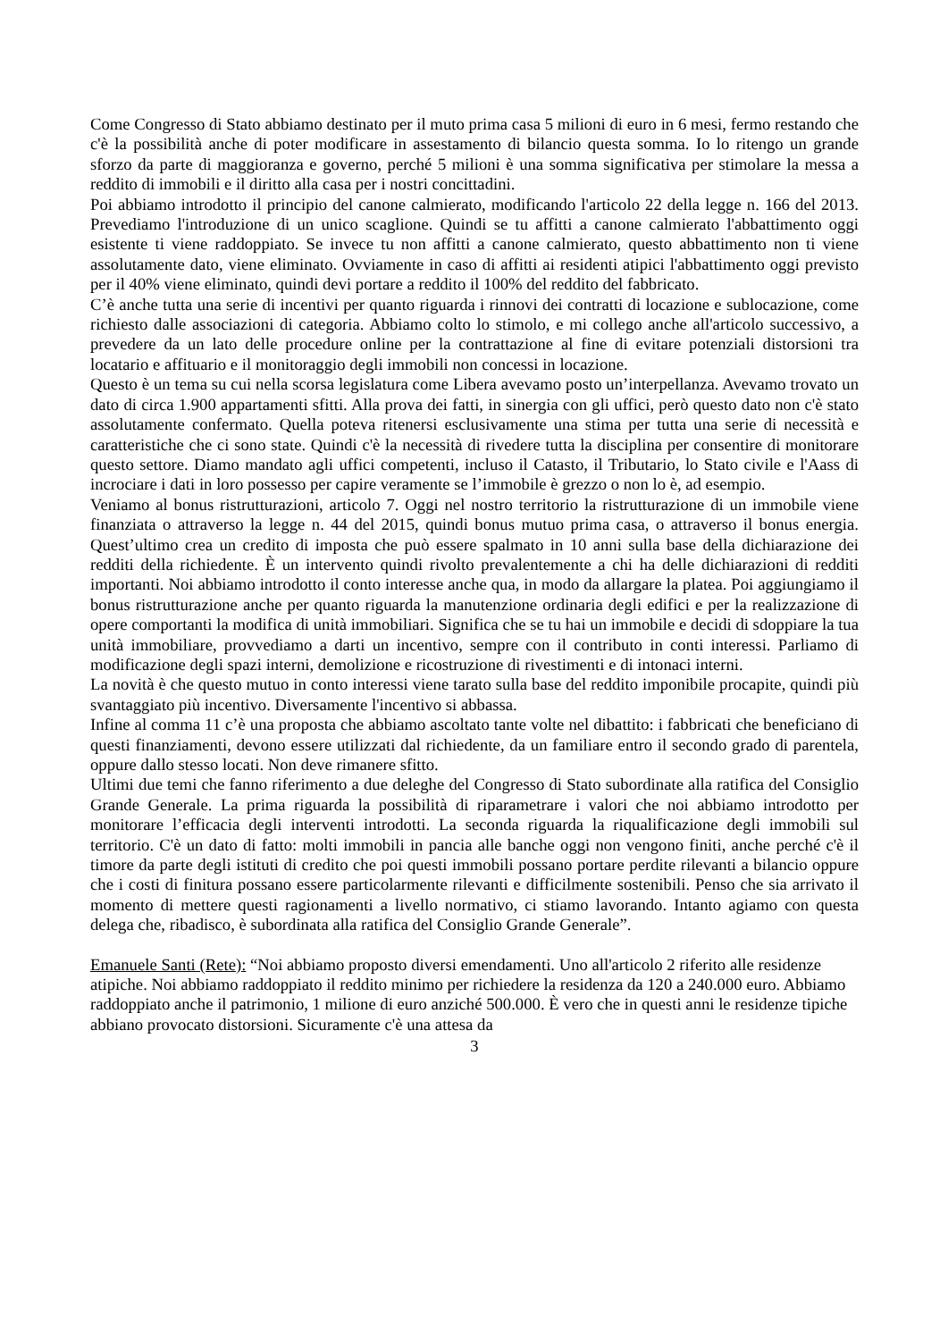Come Congresso di Stato abbiamo destinato per il muto prima casa 5 milioni di euro in 6 mesi, fermo restando che c'è la possibilità anche di poter modificare in assestamento di bilancio questa somma. Io lo ritengo un grande sforzo da parte di maggioranza e governo, perché 5 milioni è una somma significativa per stimolare la messa a reddito di immobili e il diritto alla casa per i nostri concittadini.
Poi abbiamo introdotto il principio del canone calmierato, modificando l'articolo 22 della legge n. 166 del 2013. Prevediamo l'introduzione di un unico scaglione. Quindi se tu affitti a canone calmierato l'abbattimento oggi esistente ti viene raddoppiato. Se invece tu non affitti a canone calmierato, questo abbattimento non ti viene assolutamente dato, viene eliminato. Ovviamente in caso di affitti ai residenti atipici l'abbattimento oggi previsto per il 40% viene eliminato, quindi devi portare a reddito il 100% del reddito del fabbricato.
C’è anche tutta una serie di incentivi per quanto riguarda i rinnovi dei contratti di locazione e sublocazione, come richiesto dalle associazioni di categoria. Abbiamo colto lo stimolo, e mi collego anche all'articolo successivo, a prevedere da un lato delle procedure online per la contrattazione al fine di evitare potenziali distorsioni tra locatario e affituario e il monitoraggio degli immobili non concessi in locazione.
Questo è un tema su cui nella scorsa legislatura come Libera avevamo posto un’interpellanza. Avevamo trovato un dato di circa 1.900 appartamenti sfitti. Alla prova dei fatti, in sinergia con gli uffici, però questo dato non c'è stato assolutamente confermato. Quella poteva ritenersi esclusivamente una stima per tutta una serie di necessità e caratteristiche che ci sono state. Quindi c'è la necessità di rivedere tutta la disciplina per consentire di monitorare questo settore. Diamo mandato agli uffici competenti, incluso il Catasto, il Tributario, lo Stato civile e l'Aass di incrociare i dati in loro possesso per capire veramente se l’immobile è grezzo o non lo è, ad esempio.
Veniamo al bonus ristrutturazioni, articolo 7. Oggi nel nostro territorio la ristrutturazione di un immobile viene finanziata o attraverso la legge n. 44 del 2015, quindi bonus mutuo prima casa, o attraverso il bonus energia. Quest’ultimo crea un credito di imposta che può essere spalmato in 10 anni sulla base della dichiarazione dei redditi della richiedente. È un intervento quindi rivolto prevalentemente a chi ha delle dichiarazioni di redditi importanti. Noi abbiamo introdotto il conto interesse anche qua, in modo da allargare la platea. Poi aggiungiamo il bonus ristrutturazione anche per quanto riguarda la manutenzione ordinaria degli edifici e per la realizzazione di opere comportanti la modifica di unità immobiliari. Significa che se tu hai un immobile e decidi di sdoppiare la tua unità immobiliare, provvediamo a darti un incentivo, sempre con il contributo in conti interessi. Parliamo di modificazione degli spazi interni, demolizione e ricostruzione di rivestimenti e di intonaci interni.
La novità è che questo mutuo in conto interessi viene tarato sulla base del reddito imponibile procapite, quindi più svantaggiato più incentivo. Diversamente l'incentivo si abbassa.
Infine al comma 11 c’è una proposta che abbiamo ascoltato tante volte nel dibattito: i fabbricati che beneficiano di questi finanziamenti, devono essere utilizzati dal richiedente, da un familiare entro il secondo grado di parentela, oppure dallo stesso locati. Non deve rimanere sfitto.
Ultimi due temi che fanno riferimento a due deleghe del Congresso di Stato subordinate alla ratifica del Consiglio Grande Generale. La prima riguarda la possibilità di riparametrare i valori che noi abbiamo introdotto per monitorare l’efficacia degli interventi introdotti. La seconda riguarda la riqualificazione degli immobili sul territorio. C'è un dato di fatto: molti immobili in pancia alle banche oggi non vengono finiti, anche perché c'è il timore da parte degli istituti di credito che poi questi immobili possano portare perdite rilevanti a bilancio oppure che i costi di finitura possano essere particolarmente rilevanti e difficilmente sostenibili. Penso che sia arrivato il momento di mettere questi ragionamenti a livello normativo, ci stiamo lavorando. Intanto agiamo con questa delega che, ribadisco, è subordinata alla ratifica del Consiglio Grande Generale”.
Emanuele Santi (Rete): “Noi abbiamo proposto diversi emendamenti. Uno all'articolo 2 riferito alle residenze atipiche. Noi abbiamo raddoppiato il reddito minimo per richiedere la residenza da 120 a 240.000 euro. Abbiamo raddoppiato anche il patrimonio, 1 milione di euro anziché 500.000. È vero che in questi anni le residenze tipiche abbiano provocato distorsioni. Sicuramente c'è una attesa da
3